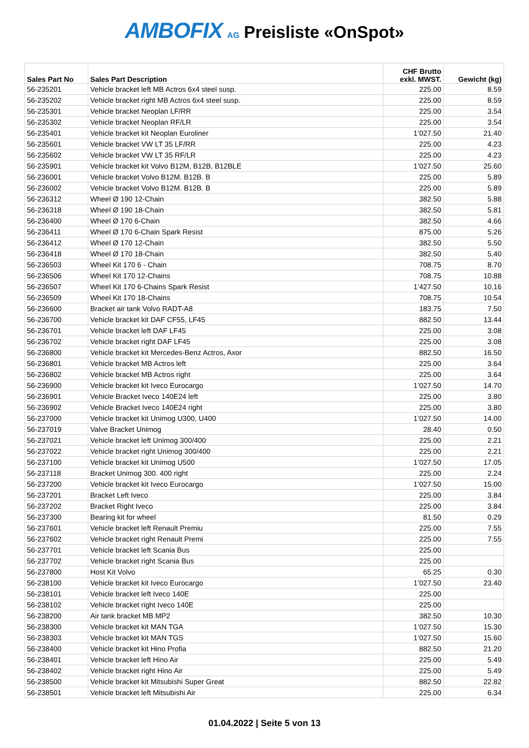AMBOFIX AG Preisliste «OnSpot»
| Sales Part No | Sales Part Description | CHF Brutto exkl. MWST. | Gewicht (kg) |
| --- | --- | --- | --- |
| 56-235201 | Vehicle bracket left MB Actros 6x4 steel susp. | 225.00 | 8.59 |
| 56-235202 | Vehicle bracket right MB Actros 6x4 steel susp. | 225.00 | 8.59 |
| 56-235301 | Vehicle bracket Neoplan LF/RR | 225.00 | 3.54 |
| 56-235302 | Vehicle bracket Neoplan RF/LR | 225.00 | 3.54 |
| 56-235401 | Vehicle bracket kit Neoplan Euroliner | 1’027.50 | 21.40 |
| 56-235601 | Vehicle bracket VW LT 35 LF/RR | 225.00 | 4.23 |
| 56-235602 | Vehicle bracket VW LT 35 RF/LR | 225.00 | 4.23 |
| 56-235901 | Vehicle bracket kit Volvo B12M, B12B, B12BLE | 1’027.50 | 25.60 |
| 56-236001 | Vehicle bracket Volvo B12M. B12B. B | 225.00 | 5.89 |
| 56-236002 | Vehicle bracket Volvo B12M. B12B. B | 225.00 | 5.89 |
| 56-236312 | Wheel Ø 190 12-Chain | 382.50 | 5.88 |
| 56-236318 | Wheel Ø 190 18-Chain | 382.50 | 5.81 |
| 56-236400 | Wheel Ø 170 6-Chain | 382.50 | 4.66 |
| 56-236411 | Wheel Ø 170 6-Chain Spark Resist | 875.00 | 5.26 |
| 56-236412 | Wheel Ø 170 12-Chain | 382.50 | 5.50 |
| 56-236418 | Wheel Ø 170 18-Chain | 382.50 | 5.40 |
| 56-236503 | Wheel Kit 170 6 - Chain | 708.75 | 8.70 |
| 56-236506 | Wheel Kit 170 12-Chains | 708.75 | 10.88 |
| 56-236507 | Wheel Kit 170 6-Chains Spark Resist | 1’427.50 | 10.16 |
| 56-236509 | Wheel Kit 170 18-Chains | 708.75 | 10.54 |
| 56-236600 | Bracket air tank Volvo RADT-A8 | 183.75 | 7.50 |
| 56-236700 | Vehicle bracket kit DAF CF55, LF45 | 882.50 | 13.44 |
| 56-236701 | Vehicle bracket left DAF LF45 | 225.00 | 3.08 |
| 56-236702 | Vehicle bracket right DAF LF45 | 225.00 | 3.08 |
| 56-236800 | Vehicle bracket kit Mercedes-Benz Actros, Axor | 882.50 | 16.50 |
| 56-236801 | Vehicle bracket MB Actros left | 225.00 | 3.64 |
| 56-236802 | Vehicle bracket MB Actros right | 225.00 | 3.64 |
| 56-236900 | Vehicle bracket kit Iveco Eurocargo | 1’027.50 | 14.70 |
| 56-236901 | Vehicle Bracket Iveco 140E24 left | 225.00 | 3.80 |
| 56-236902 | Vehicle Bracket Iveco 140E24 right | 225.00 | 3.80 |
| 56-237000 | Vehicle bracket kit Unimog U300, U400 | 1’027.50 | 14.00 |
| 56-237019 | Valve Bracket Unimog | 28.40 | 0.50 |
| 56-237021 | Vehicle bracket left Unimog 300/400 | 225.00 | 2.21 |
| 56-237022 | Vehicle bracket right Unimog 300/400 | 225.00 | 2.21 |
| 56-237100 | Vehicle bracket kit Unimog U500 | 1’027.50 | 17.05 |
| 56-237118 | Bracket Unimog 300. 400 right | 225.00 | 2.24 |
| 56-237200 | Vehicle bracket kit Iveco Eurocargo | 1’027.50 | 15.00 |
| 56-237201 | Bracket Left Iveco | 225.00 | 3.84 |
| 56-237202 | Bracket Right Iveco | 225.00 | 3.84 |
| 56-237300 | Bearing kit for wheel | 81.50 | 0.29 |
| 56-237601 | Vehicle bracket left Renault Premiu | 225.00 | 7.55 |
| 56-237602 | Vehicle bracket right Renault Premi | 225.00 | 7.55 |
| 56-237701 | Vehicle bracket left Scania Bus | 225.00 | |
| 56-237702 | Vehicle bracket right Scania Bus | 225.00 | |
| 56-237800 | Host Kit Volvo | 65.25 | 0.30 |
| 56-238100 | Vehicle bracket kit Iveco Eurocargo | 1’027.50 | 23.40 |
| 56-238101 | Vehicle bracket left Iveco 140E | 225.00 | |
| 56-238102 | Vehicle bracket right Iveco 140E | 225.00 | |
| 56-238200 | Air tank bracket MB MP2 | 382.50 | 10.30 |
| 56-238300 | Vehicle bracket kit MAN TGA | 1’027.50 | 15.30 |
| 56-238303 | Vehicle bracket kit MAN TGS | 1’027.50 | 15.60 |
| 56-238400 | Vehicle bracket kit Hino Profia | 882.50 | 21.20 |
| 56-238401 | Vehicle bracket left Hino Air | 225.00 | 5.49 |
| 56-238402 | Vehicle bracket right Hino Air | 225.00 | 5.49 |
| 56-238500 | Vehicle bracket kit Mitsubishi Super Great | 882.50 | 22.82 |
| 56-238501 | Vehicle bracket left Mitsubishi Air | 225.00 | 6.34 |
01.04.2022 | Seite 5 von 13